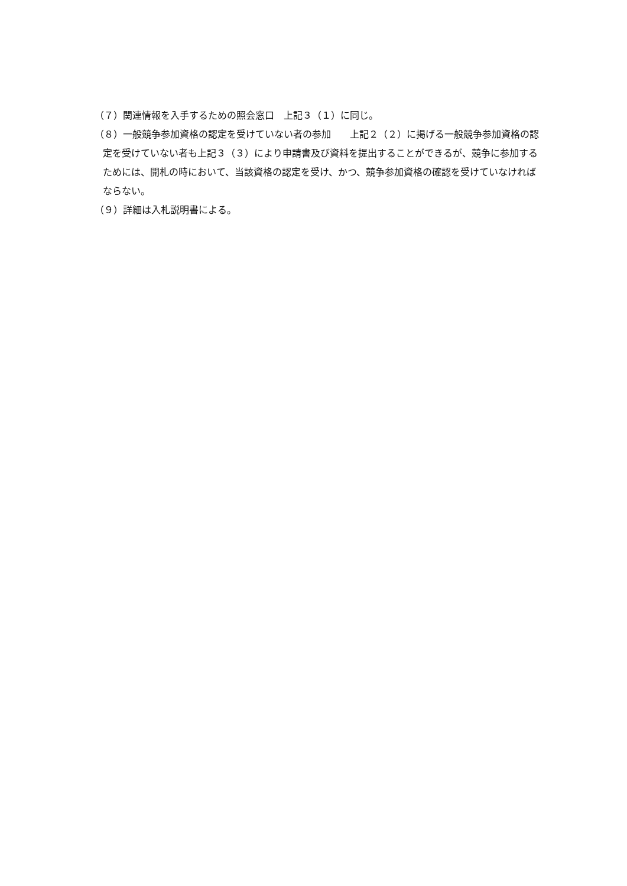（７）関連情報を入手するための照会窓口　上記３（１）に同じ。
（８）一般競争参加資格の認定を受けていない者の参加　　上記２（２）に掲げる一般競争参加資格の認定を受けていない者も上記３（３）により申請書及び資料を提出することができるが、競争に参加するためには、開札の時において、当該資格の認定を受け、かつ、競争参加資格の確認を受けていなければならない。
（９）詳細は入札説明書による。